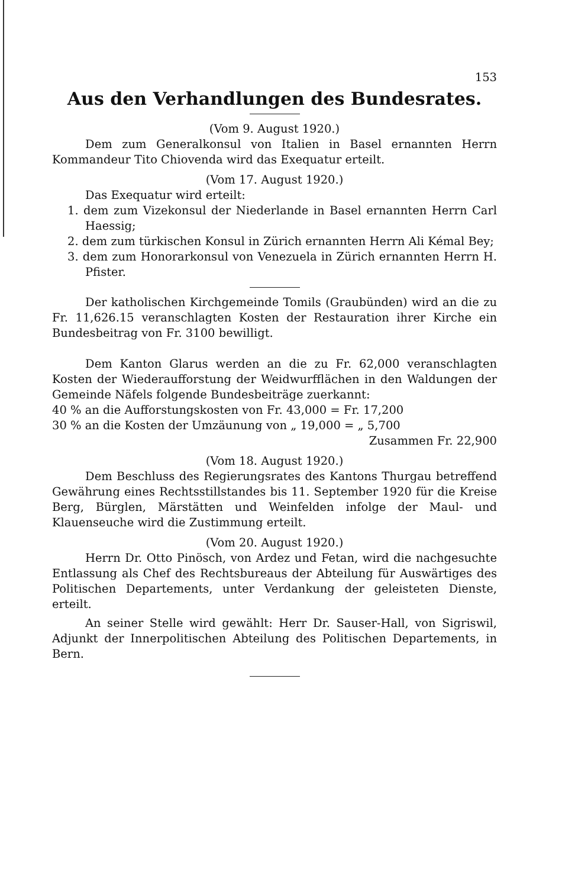153
Aus den Verhandlungen des Bundesrates.
(Vom 9. August 1920.)
Dem zum Generalkonsul von Italien in Basel ernannten Herrn Kommandeur Tito Chiovenda wird das Exequatur erteilt.
(Vom 17. August 1920.)
Das Exequatur wird erteilt:
1. dem zum Vizekonsul der Niederlande in Basel ernannten Herrn Carl Haessig;
2. dem zum türkischen Konsul in Zürich ernannten Herrn Ali Kémal Bey;
3. dem zum Honorarkonsul von Venezuela in Zürich ernannten Herrn H. Pfister.
Der katholischen Kirchgemeinde Tomils (Graubünden) wird an die zu Fr. 11,626.15 veranschlagten Kosten der Restauration ihrer Kirche ein Bundesbeitrag von Fr. 3100 bewilligt.
Dem Kanton Glarus werden an die zu Fr. 62,000 veranschlagten Kosten der Wiederaufforstung der Weidwurfflächen in den Waldungen der Gemeinde Näfels folgende Bundesbeiträge zuerkannt:
40 % an die Aufforstungskosten von Fr. 43,000 = Fr. 17,200
30 % an die Kosten der Umzäunung von „ 19,000 = „ 5,700
Zusammen Fr. 22,900
(Vom 18. August 1920.)
Dem Beschluss des Regierungsrates des Kantons Thurgau betreffend Gewährung eines Rechtsstillstandes bis 11. September 1920 für die Kreise Berg, Bürglen, Märstätten und Weinfelden infolge der Maul- und Klauenseuche wird die Zustimmung erteilt.
(Vom 20. August 1920.)
Herrn Dr. Otto Pinösch, von Ardez und Fetan, wird die nachgesuchte Entlassung als Chef des Rechtsbureaus der Abteilung für Auswärtiges des Politischen Departements, unter Verdankung der geleisteten Dienste, erteilt.
An seiner Stelle wird gewählt: Herr Dr. Sauser-Hall, von Sigriswil, Adjunkt der Innerpolitischen Abteilung des Politischen Departements, in Bern.